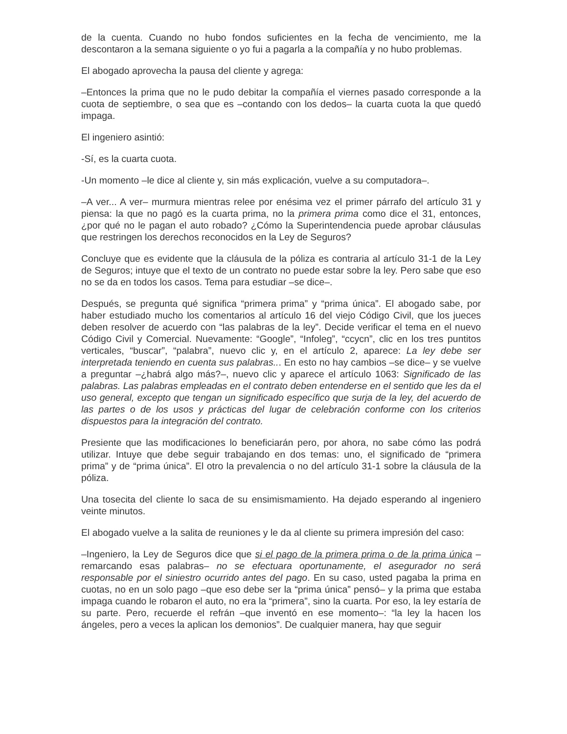de la cuenta. Cuando no hubo fondos suficientes en la fecha de vencimiento, me la descontaron a la semana siguiente o yo fui a pagarla a la compañía y no hubo problemas.
El abogado aprovecha la pausa del cliente y agrega:
–Entonces la prima que no le pudo debitar la compañía el viernes pasado corresponde a la cuota de septiembre, o sea que es –contando con los dedos– la cuarta cuota la que quedó impaga.
El ingeniero asintió:
-Sí, es la cuarta cuota.
-Un momento –le dice al cliente y, sin más explicación, vuelve a su computadora–.
–A ver... A ver– murmura mientras relee por enésima vez el primer párrafo del artículo 31 y piensa: la que no pagó es la cuarta prima, no la primera prima como dice el 31, entonces, ¿por qué no le pagan el auto robado? ¿Cómo la Superintendencia puede aprobar cláusulas que restringen los derechos reconocidos en la Ley de Seguros?
Concluye que es evidente que la cláusula de la póliza es contraria al artículo 31-1 de la Ley de Seguros; intuye que el texto de un contrato no puede estar sobre la ley. Pero sabe que eso no se da en todos los casos. Tema para estudiar –se dice–.
Después, se pregunta qué significa “primera prima” y “prima única”. El abogado sabe, por haber estudiado mucho los comentarios al artículo 16 del viejo Código Civil, que los jueces deben resolver de acuerdo con “las palabras de la ley”. Decide verificar el tema en el nuevo Código Civil y Comercial. Nuevamente: “Google”, “Infoleg”, “ccycn”, clic en los tres puntitos verticales, “buscar”, “palabra”, nuevo clic y, en el artículo 2, aparece: La ley debe ser interpretada teniendo en cuenta sus palabras... En esto no hay cambios –se dice– y se vuelve a preguntar –¿habrá algo más?–, nuevo clic y aparece el artículo 1063: Significado de las palabras. Las palabras empleadas en el contrato deben entenderse en el sentido que les da el uso general, excepto que tengan un significado específico que surja de la ley, del acuerdo de las partes o de los usos y prácticas del lugar de celebración conforme con los criterios dispuestos para la integración del contrato.
Presiente que las modificaciones lo beneficiarán pero, por ahora, no sabe cómo las podrá utilizar. Intuye que debe seguir trabajando en dos temas: uno, el significado de “primera prima” y de “prima única”. El otro la prevalencia o no del artículo 31-1 sobre la cláusula de la póliza.
Una tosecita del cliente lo saca de su ensimismamiento. Ha dejado esperando al ingeniero veinte minutos.
El abogado vuelve a la salita de reuniones y le da al cliente su primera impresión del caso:
–Ingeniero, la Ley de Seguros dice que si el pago de la primera prima o de la prima única –remarcando esas palabras– no se efectuara oportunamente, el asegurador no será responsable por el siniestro ocurrido antes del pago. En su caso, usted pagaba la prima en cuotas, no en un solo pago –que eso debe ser la “prima única” pensó– y la prima que estaba impaga cuando le robaron el auto, no era la “primera”, sino la cuarta. Por eso, la ley estaría de su parte. Pero, recuerde el refrán –que inventó en ese momento–: “la ley la hacen los ángeles, pero a veces la aplican los demonios”. De cualquier manera, hay que seguir